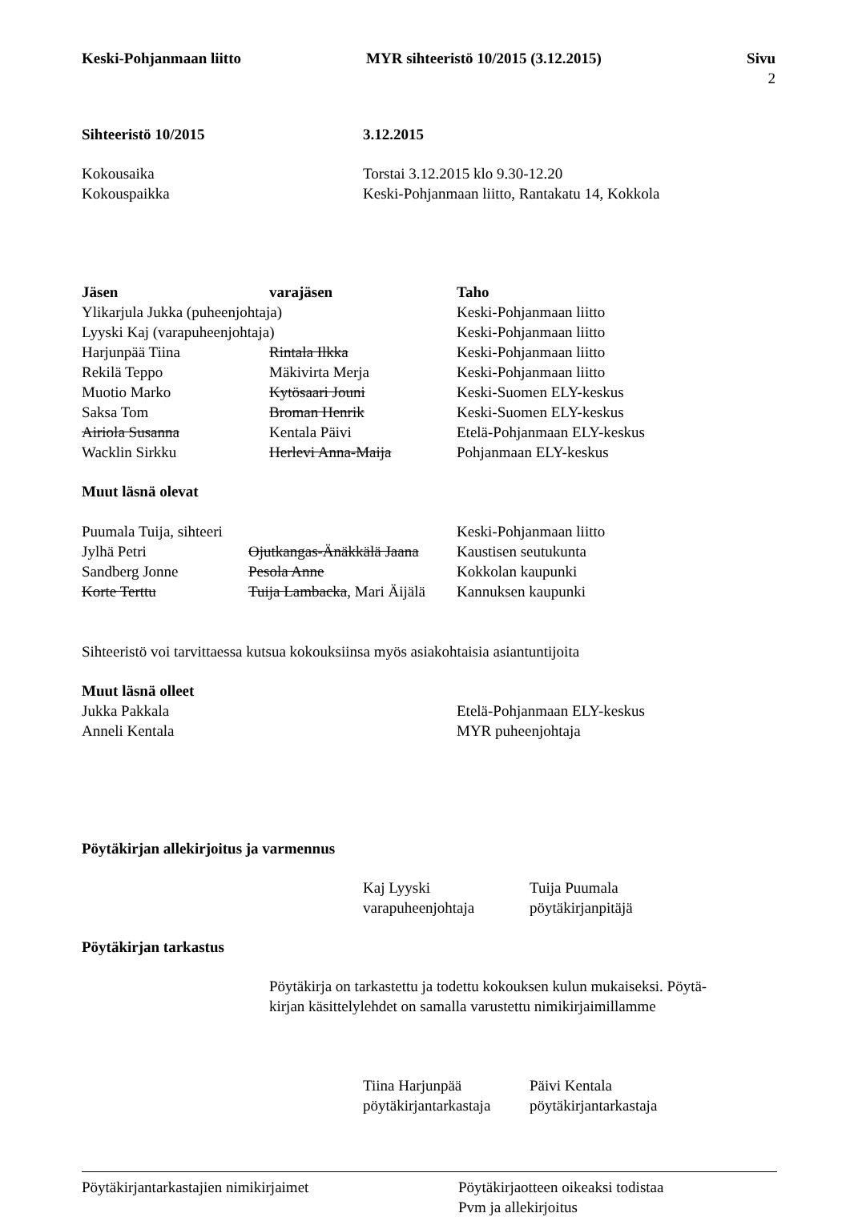| Keski-Pohjanmaan liitto | MYR sihteeristö 10/2015 (3.12.2015) | Sivu 2 |
| --- | --- | --- |
| Sihteeristö 10/2015 | 3.12.2015 |
| --- | --- |
| Kokousaika | Torstai 3.12.2015 klo 9.30-12.20 |
| Kokouspaikka | Keski-Pohjanmaan liitto, Rantakatu 14, Kokkola |
| Jäsen | varajäsen | Taho |
| --- | --- | --- |
| Ylikarjula Jukka (puheenjohtaja) | | Keski-Pohjanmaan liitto |
| Lyyski Kaj (varapuheenjohtaja) | | Keski-Pohjanmaan liitto |
| Harjunpää Tiina | Rintala Ilkka | Keski-Pohjanmaan liitto |
| Rekilä Teppo | Mäkivirta Merja | Keski-Pohjanmaan liitto |
| Muotio Marko | Kytösaari Jouni | Keski-Suomen ELY-keskus |
| Saksa Tom | Broman Henrik | Keski-Suomen ELY-keskus |
| Airiola Susanna | Kentala Päivi | Etelä-Pohjanmaan ELY-keskus |
| Wacklin Sirkku | Herlevi Anna-Maija | Pohjanmaan ELY-keskus |
Muut läsnä olevat
| Puumala Tuija, sihteeri | | Keski-Pohjanmaan liitto |
| Jylhä Petri | Ojutkangas-Änäkkälä Jaana | Kaustisen seutukunta |
| Sandberg Jonne | Pesola Anne | Kokkolan kaupunki |
| Korte Terttu | Tuija Lambacka , Mari Äijälä | Kannuksen kaupunki |
Sihteeristö voi tarvittaessa kutsua kokouksiinsa myös asiakohtaisia asiantuntijoita
Muut läsnä olleet
| Jukka Pakkala | Etelä-Pohjanmaan ELY-keskus |
| Anneli Kentala | MYR puheenjohtaja |
Pöytäkirjan allekirjoitus ja varmennus
| Kaj Lyyski varapuheenjohtaja | Tuija Puumala pöytäkirjanpitäjä |
Pöytäkirjan tarkastus
Pöytäkirja on tarkastettu ja todettu kokouksen kulun mukaiseksi. Pöytä-
kirjan käsittelylehdet on samalla varustettu nimikirjaimillamme
| Tiina Harjunpää pöytäkirjantarkastaja | Päivi Kentala pöytäkirjantarkastaja |
| Pöytäkirjantarkastajien nimikirjaimet | Pöytäkirjaotteen oikeaksi todistaa Pvm ja allekirjoitus |